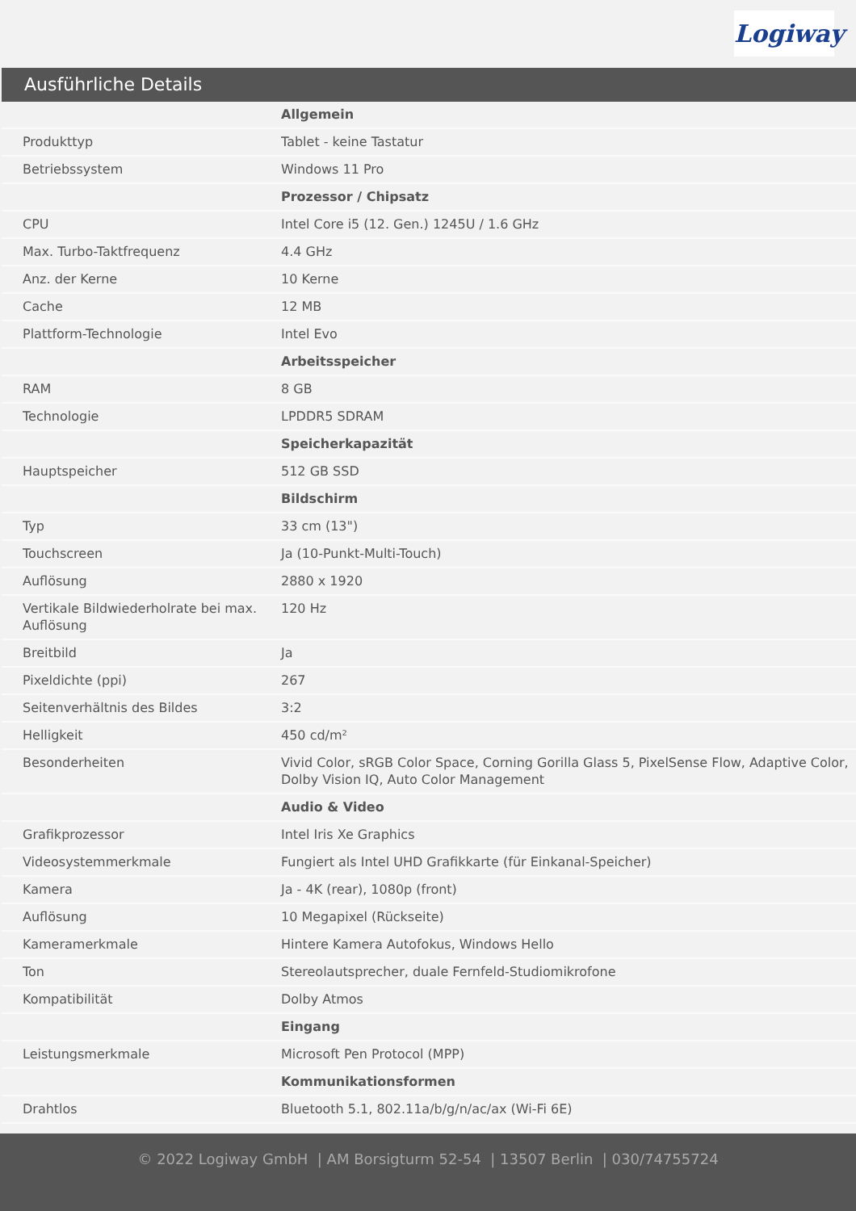Logiway
Ausführliche Details
| | Allgemein |
| Produkttyp | Tablet - keine Tastatur |
| Betriebssystem | Windows 11 Pro |
| | Prozessor / Chipsatz |
| CPU | Intel Core i5 (12. Gen.) 1245U / 1.6 GHz |
| Max. Turbo-Taktfrequenz | 4.4 GHz |
| Anz. der Kerne | 10 Kerne |
| Cache | 12 MB |
| Plattform-Technologie | Intel Evo |
| | Arbeitsspeicher |
| RAM | 8 GB |
| Technologie | LPDDR5 SDRAM |
| | Speicherkapazität |
| Hauptspeicher | 512 GB SSD |
| | Bildschirm |
| Typ | 33 cm (13") |
| Touchscreen | Ja (10-Punkt-Multi-Touch) |
| Auflösung | 2880 x 1920 |
| Vertikale Bildwiederholrate bei max. Auflösung | 120 Hz |
| Breitbild | Ja |
| Pixeldichte (ppi) | 267 |
| Seitenverhältnis des Bildes | 3:2 |
| Helligkeit | 450 cd/m² |
| Besonderheiten | Vivid Color, sRGB Color Space, Corning Gorilla Glass 5, PixelSense Flow, Adaptive Color, Dolby Vision IQ, Auto Color Management |
| | Audio & Video |
| Grafikprozessor | Intel Iris Xe Graphics |
| Videosystemmerkmale | Fungiert als Intel UHD Grafikkarte (für Einkanal-Speicher) |
| Kamera | Ja - 4K (rear), 1080p (front) |
| Auflösung | 10 Megapixel (Rückseite) |
| Kameramerkmale | Hintere Kamera Autofokus, Windows Hello |
| Ton | Stereolautsprecher, duale Fernfeld-Studiomikrofone |
| Kompatibilität | Dolby Atmos |
| | Eingang |
| Leistungsmerkmale | Microsoft Pen Protocol (MPP) |
| | Kommunikationsformen |
| Drahtlos | Bluetooth 5.1, 802.11a/b/g/n/ac/ax (Wi-Fi 6E) |
© 2022 Logiway GmbH | AM Borsigturm 52-54 | 13507 Berlin | 030/74755724